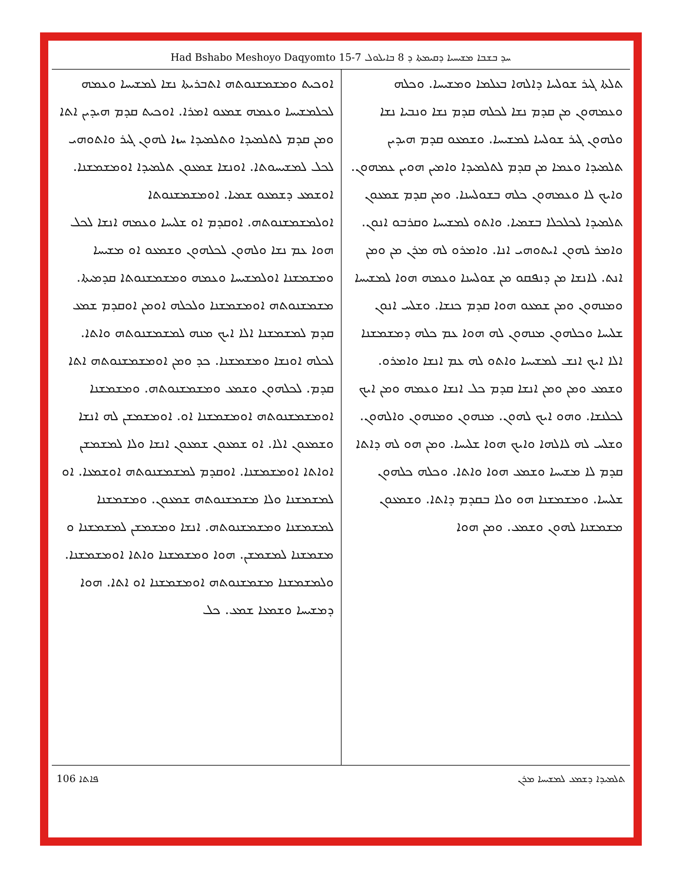Had Bshabo Meshoyo Daqyomto 15-7 ܚܕ ܒܫܒܐ ܡܫܝܚܝܐ ܕܩܝܡܬܐ ܕ 8 ܒܐܝܠܘܠ
ܬܠܬܐ ܓܝܪ ܫܘܠܚܐ ܕܐܠܗܐ ܒܥܠܡܐ ܘܡܫܝܚܐ. ܘܟܠܗ ܘܥܡܗܘܢ ܡܢ ܩܕܡ ܢܫܐ ܠܟܠܗ ܩܕܡ ܢܫܐ ܘܢܒܝܐ ܢܫܐ ܘܠܗܘܢ ܓܝܪ ܫܘܠܚܐ ܠܡܫܝܚܐ. ܘܫܡܥܘ ܩܕܡ ܗܝܕܝܢ ܬܠܡܝܕܐ ܘܥܡܐ ܡܢ ܩܕܡ ܠܬܠܡܝܕܐ ܘܐܡܝܢ ܗܘܝܢ ܥܡܗܘܢ. ܘܐܝܟ ܠܐ ܘܥܡܗܘܢ ܟܠܗ ܒܫܘܠܚܢܐ. ܘܡܢ ܩܕܡ ܫܡܥܘܢ ܬܠܡܝܕܐ ܠܟܠܟܠܐ ܒܫܡܝܐ. ܘܐܬܘ ܠܡܫܝܚܐ ܘܩܪܒܘ ܐܢܘܢ. ܘܐܡܪ ܠܗܘܢ ܐܝܬܘܗܝ ܐܢܐ. ܘܐܡܪܘ ܠܗ ܡܪܢ ܡܢ ܘܡܢ ܐܢܬ. ܠܐܢܫܐ ܡܢ ܕܢܦܩܘ ܡܢ ܫܘܠܚܢܐ ܘܥܡܗ ܗܘܐ ܠܡܫܝܚܐ ܘܡܢܗܘܢ ܘܡܢ ܫܡܥܘ ܗܘܐ ܩܕܡ ܟܢܫܐ. ܘܫܠܚ ܐܢܘܢ ܫܠܝܚܐ ܘܟܠܗܘܢ ܡܢܗܘܢ ܠܗ ܗܘܐ ܥܡ ܟܠܗ ܕܡܫܡܫܢܐ ܐܠܐ ܐܝܟ ܐܢܫ ܠܡܫܝܚܐ ܘܐܬܘ ܠܗ ܥܡ ܐܢܫܐ ܘܐܡܪܘ. ܘܫܡܥ ܘܡܢ ܘܡܢ ܐܢܫܐ ܩܕܡ ܟܠ ܐܢܫܐ ܘܥܡܗ ܘܡܢ ܐܝܟ ܠܟܠܢܫܐ. ܘܗܘ ܐܝܟ ܠܗܘܢ. ܡܢܗܘܢ ܘܡܢܗܘܢ ܘܐܠܗܘܢ. ܘܫܠܚ ܠܗ ܠܐܠܗܐ ܘܐܝܟ ܗܘܐ ܫܠܝܚܐ. ܘܡܢ ܗܘ ܠܗ ܕܐܬܐ ܩܕܡ ܠܐ ܡܫܝܚܐ ܘܫܡܥ ܗܘܐ ܘܐܬܐ. ܘܟܠܗ ܟܠܗܘܢ ܫܠܝܚܐ. ܘܡܫܡܫܢܐ ܗܘ ܘܠܐ ܒܩܕܡ ܕܐܬܐ. ܘܫܡܥܘܢ ܡܫܡܫܢܐ ܠܗܘܢ ܘܫܡܥ. ܘܡܢ ܗܘܐ
ܐܘܟܝܬ ܘܡܫܡܫܢܘܬܗ ܐܬܒܪܝܬܐ ܢܫܐ ܠܡܫܝܚܐ ܘܥܡܗ ܠܟܠܡܫܝܚܐ ܘܥܡܗ ܫܡܥܘ ܐܡܪܐ. ܐܘܟܝܬ ܩܕܡ ܗܝܕܝܢ ܐܬܐ ܘܡܢ ܩܕܡ ܠܬܠܡܝܕܐ ܘܬܠܡܝܕܐ ܚܙܐ ܠܗܘܢ ܓܝܪ ܘܐܬܘܗܝ ܠܟܠ ܠܡܫܝܚܘܬܐ. ܐܘܢܫܐ ܫܡܥܘܢ ܬܠܡܝܕܐ ܐܘܡܫܡܫܢܐ. ܐܘܫܡܥ ܕܫܡܥܘ ܫܡܝܐ. ܐܘܡܫܡܫܢܘܬܐ ܐܘܠܡܫܡܫܢܘܬܗ. ܐܘܩܕܡ ܐܘ ܫܠܝܚܐ ܘܥܡܗ ܐܢܫܐ ܠܟܠ ܗܘܐ ܥܡ ܢܫܐ ܘܠܗܘܢ ܠܟܠܗܘܢ ܘܫܡܥܘ ܐܘ ܡܫܝܚܐ ܘܡܫܡܫܢܐ ܐܘܠܡܫܝܚܐ ܘܥܡܗ ܘܡܫܡܫܢܘܬܐ ܩܕܡܝܬܐ. ܡܫܡܫܢܘܬܗ ܐܘܡܫܡܫܢܐ ܘܠܟܠܗ ܐܘܡܢ ܐܘܩܕܡ ܫܡܥ ܩܕܡ ܠܡܫܡܫܢܐ ܐܠܐ ܐܝܟ ܡܢܗ ܠܡܫܡܫܢܘܬܗ ܘܐܬܐ. ܠܟܠܗ ܐܘܢܫܐ ܘܡܫܡܫܢܐ. ܟܕ ܘܡܢ ܐܘܡܫܡܫܢܘܬܗ ܐܬܐ ܩܕܡ. ܠܟܠܗܘܢ ܘܫܡܥ ܘܡܫܡܫܢܘܬܗ. ܘܡܫܡܫܢܐ ܐܘܡܫܡܫܢܘܬܗ ܐܘܡܫܡܫܢܐ ܐܘ. ܐܘܡܫܡܫܢ ܠܗ ܐܢܫܐ ܘܫܡܥܘܢ ܐܠܐ. ܐܘ ܫܡܥܘܢ ܫܡܥܘܢ ܐܢܫܐ ܘܠܐ ܠܡܫܡܫܢ ܐܘܐܬܐ ܐܘܡܫܡܫܢܐ. ܐܘܩܕܡ ܠܡܫܡܫܢܘܬܗ ܐܘܫܡܥܐ. ܐܘ ܠܡܫܡܫܢܐ ܘܠܐ ܡܫܡܫܢܘܬܗ ܫܡܥܘܢ. ܘܡܫܡܫܢܐ ܠܡܫܡܫܢܐ ܘܡܫܡܫܢܘܬܗ. ܐܢܫܐ ܘܡܫܡܫܢ ܠܡܫܡܫܢܐ ܘ ܡܫܡܫܢܐ ܠܡܫܡܫܢ. ܗܘܐ ܘܡܫܡܫܢܐ ܘܐܬܐ ܐܘܡܫܡܫܢܐ. ܘܠܡܫܡܫܢܐ ܡܫܡܫܢܘܬܗ ܐܘܡܫܡܫܢܐ ܐܘ ܐܬܐ. ܗܘܐ ܕܡܫܝܚܐ ܘܫܡܥܐ ܫܡܥ. ܟܠ
106 ܦܐܬܐ ܬܠܡܝܕܐ ܕܫܡܥ ܠܡܫܝܚܐ ܡܪܢ